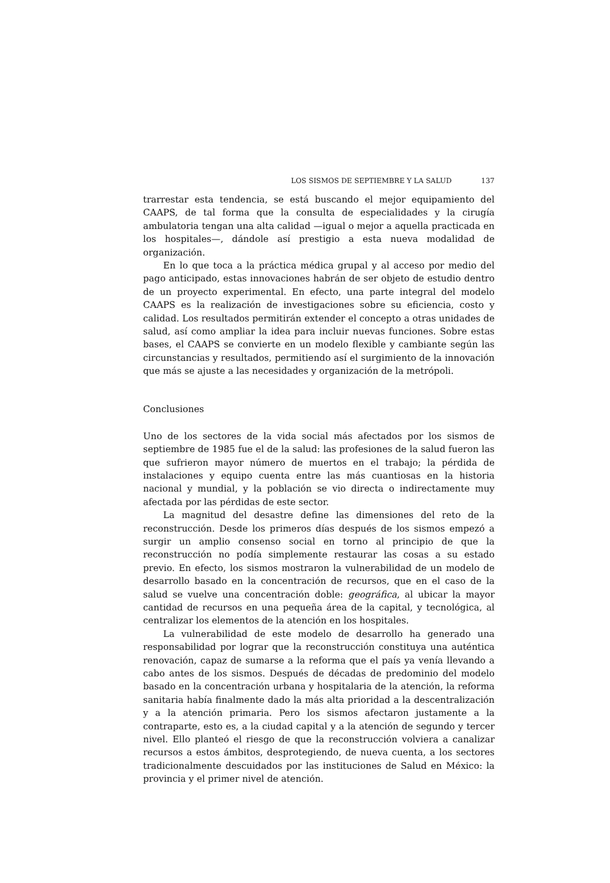LOS SISMOS DE SEPTIEMBRE Y LA SALUD 137
trarrestar esta tendencia, se está buscando el mejor equipamiento del CAAPS, de tal forma que la consulta de especialidades y la cirugía ambulatoria tengan una alta calidad —igual o mejor a aquella practicada en los hospitales—, dándole así prestigio a esta nueva modalidad de organización.
En lo que toca a la práctica médica grupal y al acceso por medio del pago anticipado, estas innovaciones habrán de ser objeto de estudio dentro de un proyecto experimental. En efecto, una parte integral del modelo CAAPS es la realización de investigaciones sobre su eficiencia, costo y calidad. Los resultados permitirán extender el concepto a otras unidades de salud, así como ampliar la idea para incluir nuevas funciones. Sobre estas bases, el CAAPS se convierte en un modelo flexible y cambiante según las circunstancias y resultados, permitiendo así el surgimiento de la innovación que más se ajuste a las necesidades y organización de la metrópoli.
Conclusiones
Uno de los sectores de la vida social más afectados por los sismos de septiembre de 1985 fue el de la salud: las profesiones de la salud fueron las que sufrieron mayor número de muertos en el trabajo; la pérdida de instalaciones y equipo cuenta entre las más cuantiosas en la historia nacional y mundial, y la población se vio directa o indirectamente muy afectada por las pérdidas de este sector.
La magnitud del desastre define las dimensiones del reto de la reconstrucción. Desde los primeros días después de los sismos empezó a surgir un amplio consenso social en torno al principio de que la reconstrucción no podía simplemente restaurar las cosas a su estado previo. En efecto, los sismos mostraron la vulnerabilidad de un modelo de desarrollo basado en la concentración de recursos, que en el caso de la salud se vuelve una concentración doble: geográfica, al ubicar la mayor cantidad de recursos en una pequeña área de la capital, y tecnológica, al centralizar los elementos de la atención en los hospitales.
La vulnerabilidad de este modelo de desarrollo ha generado una responsabilidad por lograr que la reconstrucción constituya una auténtica renovación, capaz de sumarse a la reforma que el país ya venía llevando a cabo antes de los sismos. Después de décadas de predominio del modelo basado en la concentración urbana y hospitalaria de la atención, la reforma sanitaria había finalmente dado la más alta prioridad a la descentralización y a la atención primaria. Pero los sismos afectaron justamente a la contraparte, esto es, a la ciudad capital y a la atención de segundo y tercer nivel. Ello planteó el riesgo de que la reconstrucción volviera a canalizar recursos a estos ámbitos, desprotegiendo, de nueva cuenta, a los sectores tradicionalmente descuidados por las instituciones de Salud en México: la provincia y el primer nivel de atención.